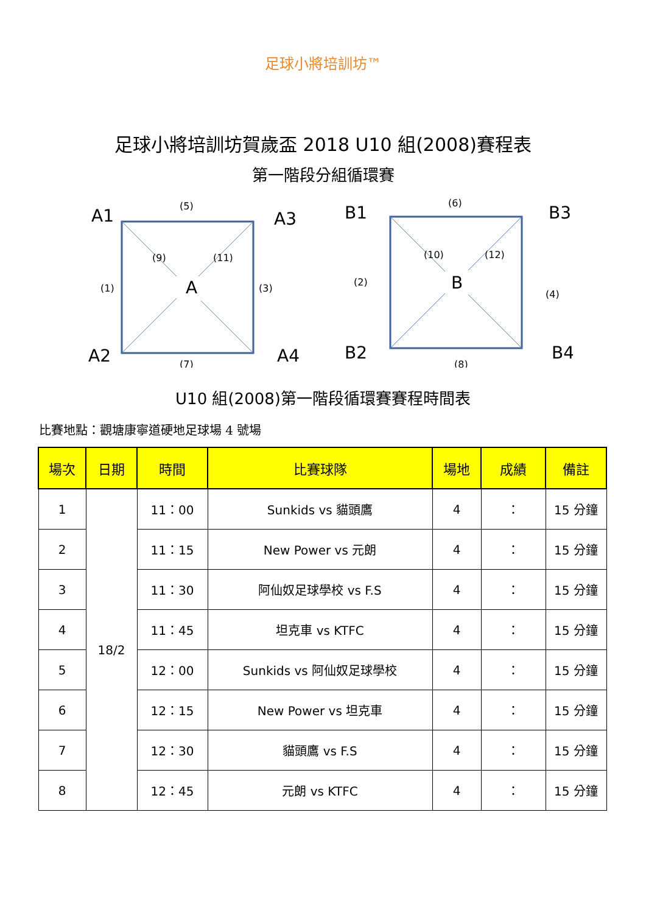足球小將培訓坊™
足球小將培訓坊賀歲盃 2018 U10 組(2008)賽程表
第一階段分組循環賽
A1
A3
A2
A4
A
(5)
(7)
(1)
(3)
(9)
(11)
B1
B3
B2
B4
B
(6)
(8)
(2)
(4)
(10)
(12)
U10 組(2008)第一階段循環賽賽程時間表
比賽地點：觀塘康寧道硬地足球場 4 號場
| 場次 | 日期 | 時間 | 比賽球隊 | 場地 | 成績 | 備註 |
| --- | --- | --- | --- | --- | --- | --- |
| 1 | 18/2 | 11：00 | Sunkids vs 貓頭鷹 | 4 | ： | 15 分鐘 |
| 2 | | 11：15 | New Power vs 元朗 | 4 | ： | 15 分鐘 |
| 3 | | 11：30 | 阿仙奴足球學校 vs F.S | 4 | ： | 15 分鐘 |
| 4 | | 11：45 | 坦克車 vs KTFC | 4 | ： | 15 分鐘 |
| 5 | | 12：00 | Sunkids vs 阿仙奴足球學校 | 4 | ： | 15 分鐘 |
| 6 | | 12：15 | New Power vs 坦克車 | 4 | ： | 15 分鐘 |
| 7 | | 12：30 | 貓頭鷹 vs F.S | 4 | ： | 15 分鐘 |
| 8 | | 12：45 | 元朗 vs KTFC | 4 | ： | 15 分鐘 |